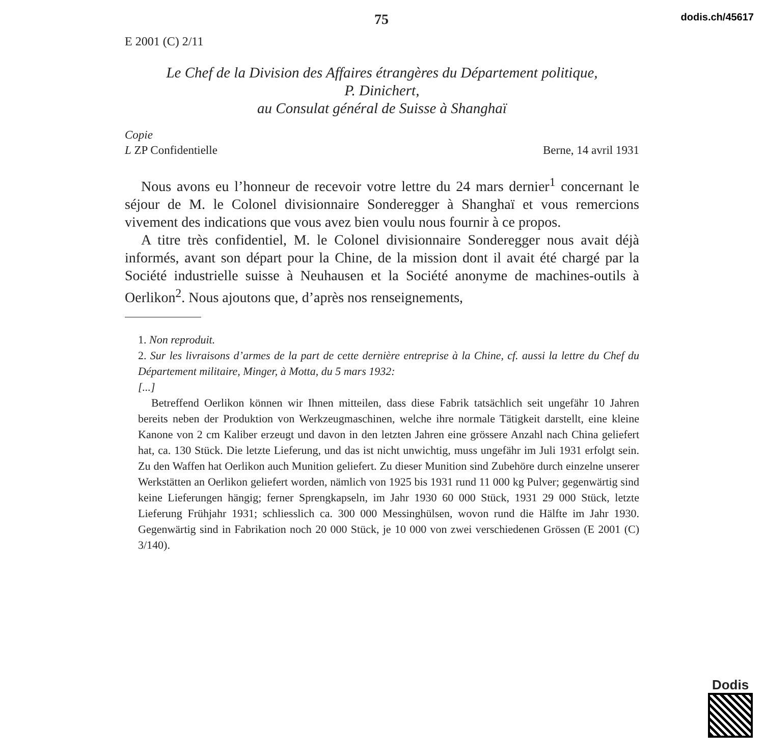75 dodis.ch/45617
E 2001 (C) 2/11
Le Chef de la Division des Affaires étrangères du Département politique,
P. Dinichert,
au Consulat général de Suisse à Shanghaï
Copie
L ZP Confidentielle Berne, 14 avril 1931
Nous avons eu l’honneur de recevoir votre lettre du 24 mars dernier<sup>1</sup> concernant le séjour de M. le Colonel divisionnaire Sonderegger à Shanghaï et vous remercions vivement des indications que vous avez bien voulu nous fournir à ce propos.
A titre très confidentiel, M. le Colonel divisionnaire Sonderegger nous avait déjà informés, avant son départ pour la Chine, de la mission dont il avait été chargé par la Société industrielle suisse à Neuhausen et la Société anonyme de machines-outils à Oerlikon<sup>2</sup>. Nous ajoutons que, d’après nos renseignements,
1. Non reproduit.
2. Sur les livraisons d’armes de la part de cette dernière entreprise à la Chine, cf. aussi la lettre du Chef du Département militaire, Minger, à Motta, du 5 mars 1932:
[...]
Betreffend Oerlikon können wir Ihnen mitteilen, dass diese Fabrik tatsächlich seit ungefähr 10 Jahren bereits neben der Produktion von Werkzeugmaschinen, welche ihre normale Tätigkeit darstellt, eine kleine Kanone von 2 cm Kaliber erzeugt und davon in den letzten Jahren eine grössere Anzahl nach China geliefert hat, ca. 130 Stück. Die letzte Lieferung, und das ist nicht unwichtig, muss ungefähr im Juli 1931 erfolgt sein. Zu den Waffen hat Oerlikon auch Munition geliefert. Zu dieser Munition sind Zubehöre durch einzelne unserer Werkstätten an Oerlikon geliefert worden, nämlich von 1925 bis 1931 rund 11 000 kg Pulver; gegenwärtig sind keine Lieferungen hängig; ferner Sprengkapseln, im Jahr 1930 60 000 Stück, 1931 29 000 Stück, letzte Lieferung Frühjahr 1931; schliesslich ca. 300 000 Messinghülsen, wovon rund die Hälfte im Jahr 1930. Gegenwärtig sind in Fabrikation noch 20 000 Stück, je 10 000 von zwei verschiedenen Grössen (E 2001 (C) 3/140).
Dodis